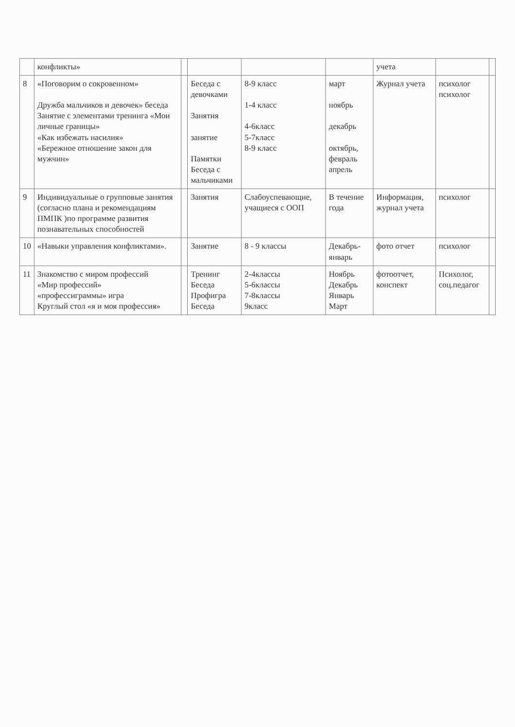| | конфликты» | | | | | учета | | |
| 8 | «Поговорим о сокровенном» Дружба мальчиков и девочек» беседа Занятие с элементами тренинга «Мои личные границы» «Как избежать насилия» «Бережное отношение закон для мужчин» | | Беседа с девочками Занятия занятие Памятки Беседа с мальчиками | 8-9 класс 1-4 класс 4-6класс 5-7класс 8-9 класс | март ноябрь декабрь октябрь, февраль апрель | Журнал учета | психолог психолог | |
| 9 | Индивидуальные о групповые занятия (согласно плана и рекомендациям ПМПК )по программе развития познавательных способностей | | Занятия | Слабоуспевающие, учащиеся с ООП | В течение года | Информация, журнал учета | психолог | |
| 10 | «Навыки управления конфликтами». | | Занятие | 8 - 9 классы | Декабрь-январь | фото отчет | психолог | |
| 11 | Знакомство с миром профессий «Мир профессий» «профессиграммы» игра Круглый стол «я и моя профессия» | | Тренинг Беседа Профигра Беседа | 2-4классы 5-6классы 7-8классы 9класс | Ноябрь Декабрь Январь Март | фотоотчет, конспект | Психолог, соц.педагог | |